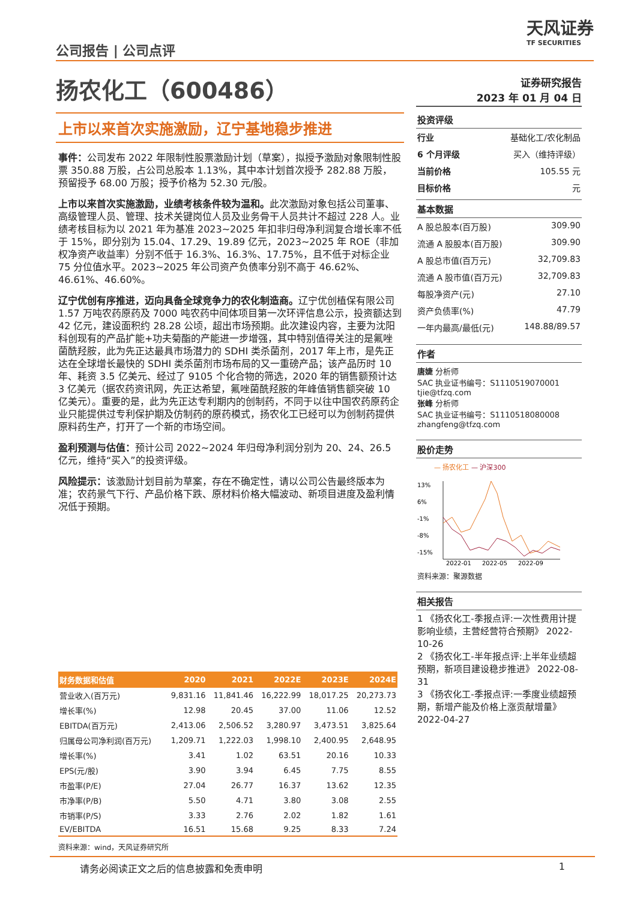公司报告 | 公司点评
天风证券
TF SECURITIES
扬农化工（600486）
上市以来首次实施激励，辽宁基地稳步推进
事件：公司发布 2022 年限制性股票激励计划（草案），拟授予激励对象限制性股票 350.88 万股，占公司总股本 1.13%，其中本计划首次授予 282.88 万股，预留授予 68.00 万股；授予价格为 52.30 元/股。
上市以来首次实施激励，业绩考核条件较为温和。此次激励对象包括公司董事、高级管理人员、管理、技术关键岗位人员及业务骨干人员共计不超过 228 人。业绩考核目标为以 2021 年为基准 2023~2025 年扣非归母净利润复合增长率不低于 15%，即分别为 15.04、17.29、19.89 亿元，2023~2025 年 ROE（非加权净资产收益率）分别不低于 16.3%、16.3%、17.75%，且不低于对标企业 75 分位值水平。2023~2025 年公司资产负债率分别不高于 46.62%、46.61%、46.60%。
辽宁优创有序推进，迈向具备全球竞争力的农化制造商。辽宁优创植保有限公司 1.57 万吨农药原药及 7000 吨农药中间体项目第一次环评信息公示，投资额达到 42 亿元，建设面积约 28.28 公顷，超出市场预期。此次建设内容，主要为沈阳科创现有的产品扩能+功夫菊酯的产能进一步增强，其中特别值得关注的是氟唑菌酰羟胺，此为先正达最具市场潜力的 SDHI 类杀菌剂，2017 年上市，是先正达在全球增长最快的 SDHI 类杀菌剂市场布局的又一重磅产品；该产品历时 10 年、耗资 3.5 亿美元、经过了 9105 个化合物的筛选，2020 年的销售额预计达 3 亿美元（据农药资讯网，先正达希望，氟唑菌酰羟胺的年峰值销售额突破 10 亿美元）。重要的是，此为先正达专利期内的创制药，不同于以往中国农药原药企业只能提供过专利保护期及仿制药的原药模式，扬农化工已经可以为创制药提供原料药生产，打开了一个新的市场空间。
盈利预测与估值：预计公司 2022~2024 年归母净利润分别为 20、24、26.5 亿元，维持“买入”的投资评级。
风险提示：该激励计划目前为草案，存在不确定性，请以公司公告最终版本为准；农药景气下行、产品价格下跌、原材料价格大幅波动、新项目进度及盈利情况低于预期。
| 财务数据和估值 | 2020 | 2021 | 2022E | 2023E | 2024E |
| --- | --- | --- | --- | --- | --- |
| 营业收入(百万元) | 9,831.16 | 11,841.46 | 16,222.99 | 18,017.25 | 20,273.73 |
| 增长率(%) | 12.98 | 20.45 | 37.00 | 11.06 | 12.52 |
| EBITDA(百万元) | 2,413.06 | 2,506.52 | 3,280.97 | 3,473.51 | 3,825.64 |
| 归属母公司净利润(百万元) | 1,209.71 | 1,222.03 | 1,998.10 | 2,400.95 | 2,648.95 |
| 增长率(%) | 3.41 | 1.02 | 63.51 | 20.16 | 10.33 |
| EPS(元/股) | 3.90 | 3.94 | 6.45 | 7.75 | 8.55 |
| 市盈率(P/E) | 27.04 | 26.77 | 16.37 | 13.62 | 12.35 |
| 市净率(P/B) | 5.50 | 4.71 | 3.80 | 3.08 | 2.55 |
| 市销率(P/S) | 3.33 | 2.76 | 2.02 | 1.82 | 1.61 |
| EV/EBITDA | 16.51 | 15.68 | 9.25 | 8.33 | 7.24 |
资料来源：wind，天风证券研究所
证券研究报告
2023 年 01 月 04 日
投资评级
行业 基础化工/农化制品
6 个月评级 买入（维持评级）
当前价格 105.55 元
目标价格 元
基本数据
A 股总股本(百万股) 309.90
流通 A 股股本(百万股) 309.90
A 股总市值(百万元) 32,709.83
流通 A 股市值(百万元) 32,709.83
每股净资产(元) 27.10
资产负债率(%) 47.79
一年内最高/最低(元) 148.88/89.57
作者
唐婕 分析师
SAC 执业证书编号：S1110519070001
tjie@tfzq.com
张峰 分析师
SAC 执业证书编号：S1110518080008
zhangfeng@tfzq.com
股价走势
— 扬农化工 — 沪深300
13%
6%
-1%
-8%
-15%
2022-01
2022-05
2022-09
资料来源：聚源数据
相关报告
1 《扬农化工-季报点评:一次性费用计提影响业绩，主营经营符合预期》 2022-10-26
2 《扬农化工-半年报点评:上半年业绩超预期，新项目建设稳步推进》 2022-08-31
3 《扬农化工-季报点评:一季度业绩超预期，新增产能及价格上涨贡献增量》 2022-04-27
请务必阅读正文之后的信息披露和免责申明 1